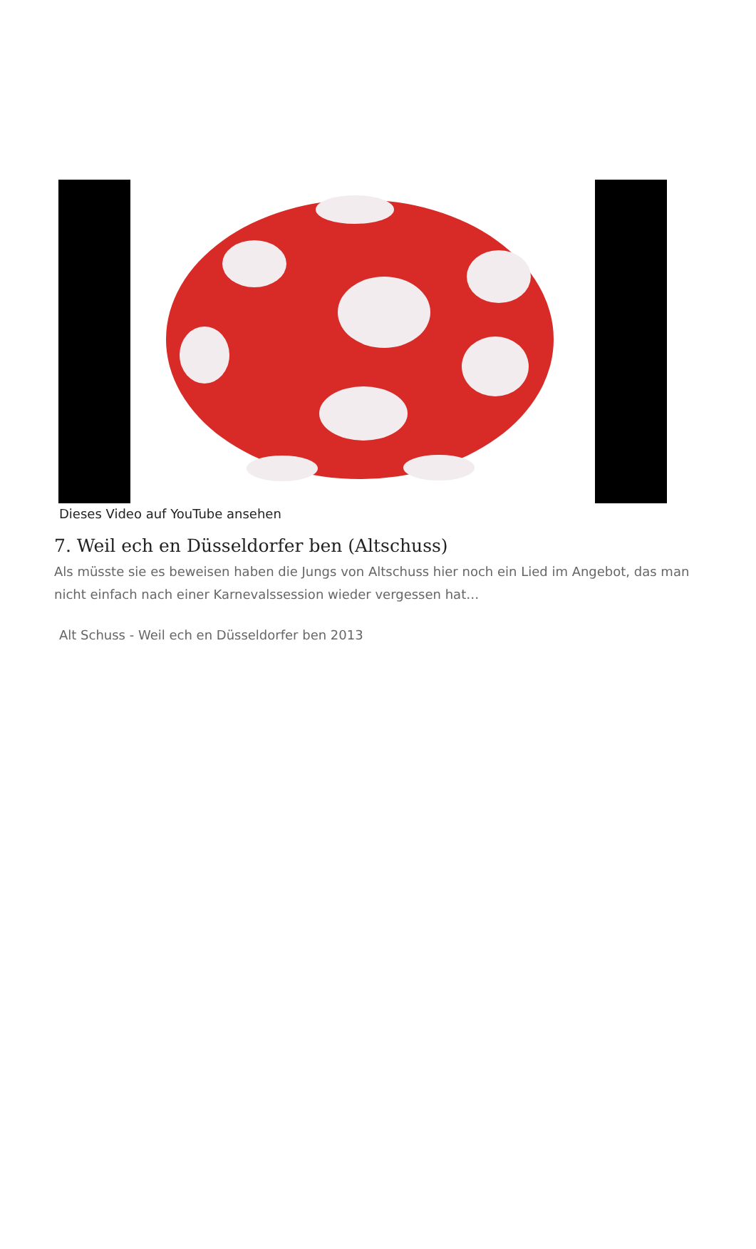Dieses Video auf YouTube ansehen
7. Weil ech en Düsseldorfer ben (Altschuss)
Als müsste sie es beweisen haben die Jungs von Altschuss hier noch ein Lied im Angebot, das man nicht einfach nach einer Karnevalssession wieder vergessen hat…
Alt Schuss - Weil ech en Düsseldorfer ben 2013